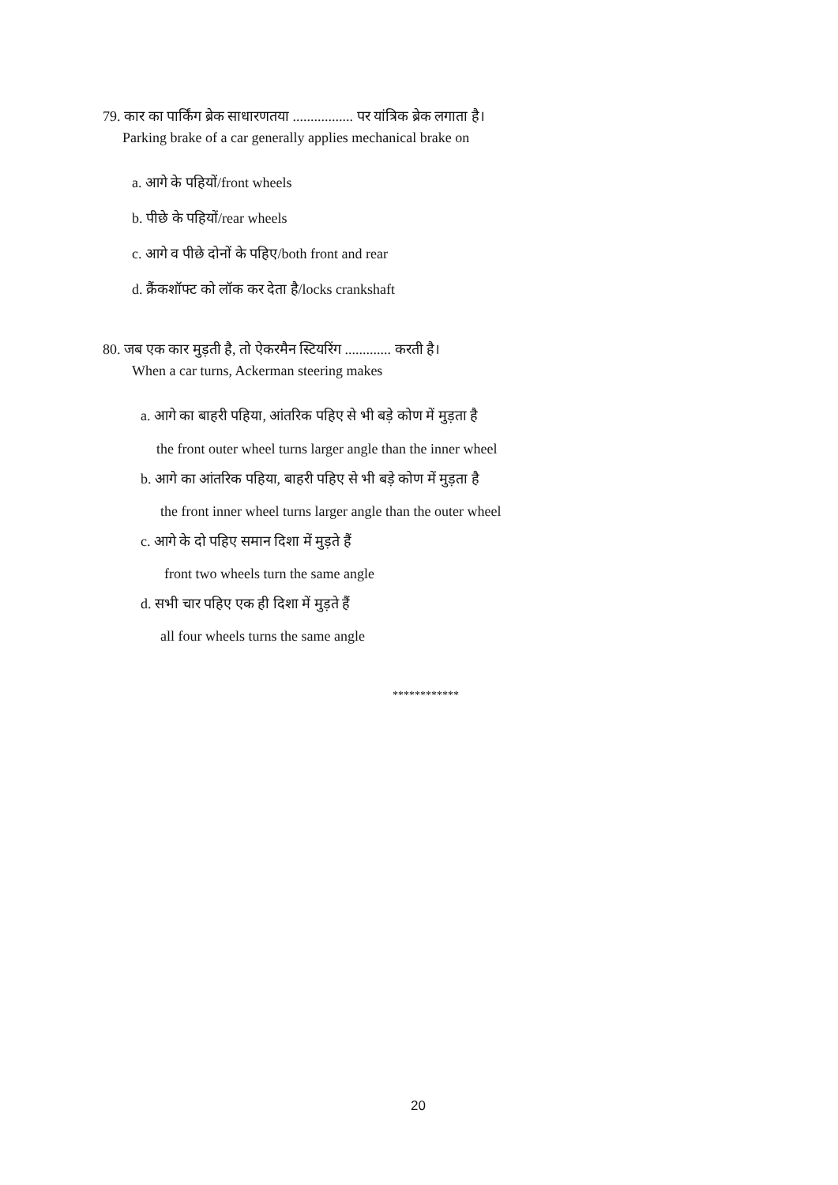79. कार का पार्किंग ब्रेक साधारणतया ................. पर यांत्रिक ब्रेक लगाता है।
Parking brake of a car generally applies mechanical brake on
a. आगे के पहियों/front wheels
b. पीछे के पहियों/rear wheels
c. आगे व पीछे दोनों के पहिए/both front and rear
d. क्रैंकशॉफ्ट को लॉक कर देता है/locks crankshaft
80. जब एक कार मुड़ती है, तो ऐकरमैन स्टियरिंग ............. करती है।
When a car turns, Ackerman steering makes
a. आगे का बाहरी पहिया, आंतरिक पहिए से भी बड़े कोण में मुड़ता है
the front outer wheel turns larger angle than the inner wheel
b. आगे का आंतरिक पहिया, बाहरी पहिए से भी बड़े कोण में मुड़ता है
the front inner wheel turns larger angle than the outer wheel
c. आगे के दो पहिए समान दिशा में मुड़ते हैं
front two wheels turn the same angle
d. सभी चार पहिए एक ही दिशा में मुड़ते हैं
all four wheels turns the same angle
************
20